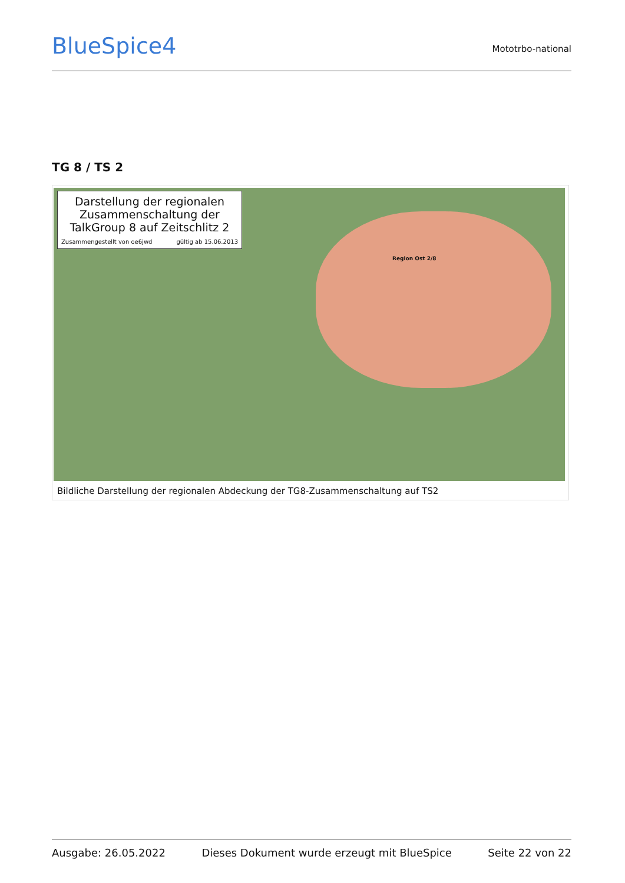BlueSpice4
Mototrbo-national
TG 8 / TS 2
Darstellung der regionalen Zusammenschaltung der TalkGroup 8 auf Zeitschlitz 2
Zusammengestellt von oe6jwd gültig ab 15.06.2013
Region Ost 2/8
Bildliche Darstellung der regionalen Abdeckung der TG8-Zusammenschaltung auf TS2
Ausgabe: 26.05.2022 Dieses Dokument wurde erzeugt mit BlueSpice Seite 22 von 22